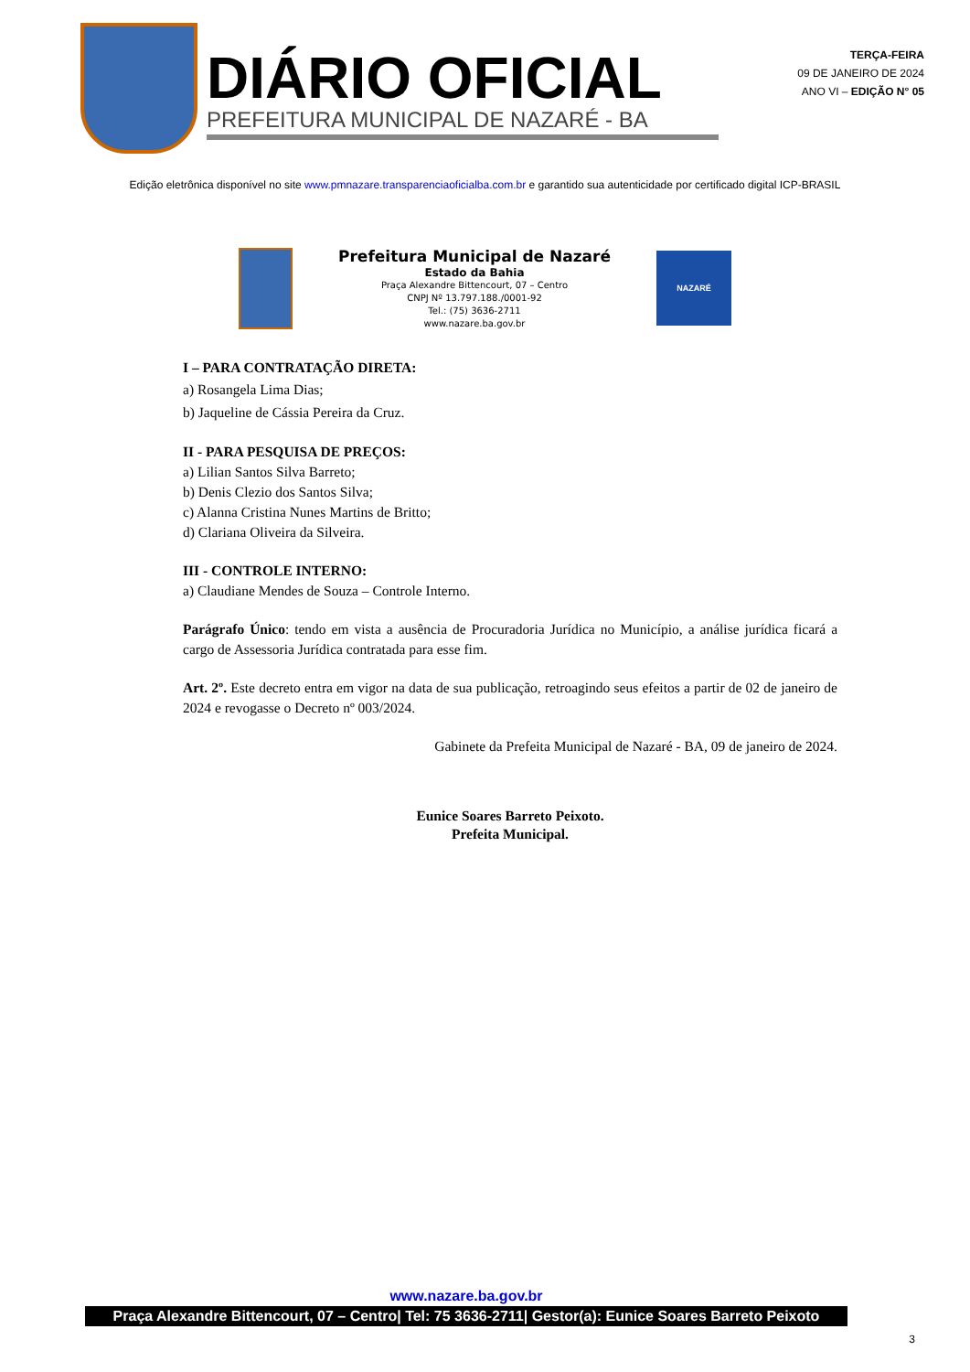DIÁRIO OFICIAL
PREFEITURA MUNICIPAL DE NAZARÉ - BA
TERÇA-FEIRA
09 DE JANEIRO DE 2024
ANO VI – EDIÇÃO N° 05
Edição eletrônica disponível no site www.pmnazare.transparenciaoficialba.com.br e garantido sua autenticidade por certificado digital ICP-BRASIL
Prefeitura Municipal de Nazaré
Estado da Bahia
Praça Alexandre Bittencourt, 07 – Centro
CNPJ Nº 13.797.188./0001-92
Tel.: (75) 3636-2711
www.nazare.ba.gov.br
NAZARÉ
I – PARA CONTRATAÇÃO DIRETA:
a) Rosangela Lima Dias;
b) Jaqueline de Cássia Pereira da Cruz.
II - PARA PESQUISA DE PREÇOS:
a) Lilian Santos Silva Barreto;
b) Denis Clezio dos Santos Silva;
c) Alanna Cristina Nunes Martins de Britto;
d) Clariana Oliveira da Silveira.
III - CONTROLE INTERNO:
a) Claudiane Mendes de Souza – Controle Interno.
Parágrafo Único: tendo em vista a ausência de Procuradoria Jurídica no Município, a análise jurídica ficará a cargo de Assessoria Jurídica contratada para esse fim.
Art. 2º. Este decreto entra em vigor na data de sua publicação, retroagindo seus efeitos a partir de 02 de janeiro de 2024 e revogasse o Decreto nº 003/2024.
Gabinete da Prefeita Municipal de Nazaré - BA, 09 de janeiro de 2024.
Eunice Soares Barreto Peixoto.
Prefeita Municipal.
www.nazare.ba.gov.br
Praça Alexandre Bittencourt, 07 – Centro| Tel: 75 3636-2711| Gestor(a): Eunice Soares Barreto Peixoto
3